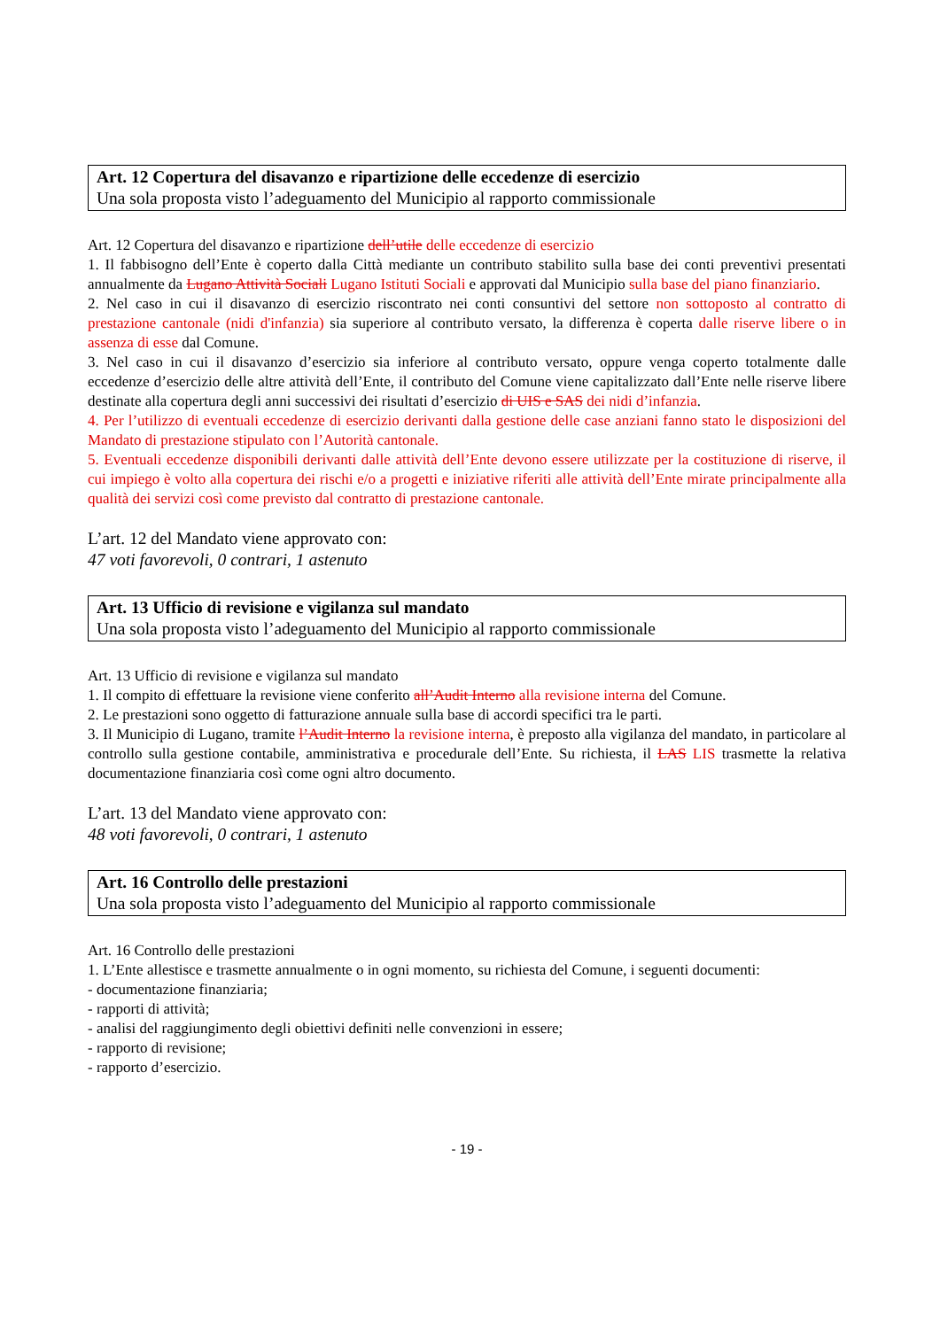Art. 12 Copertura del disavanzo e ripartizione delle eccedenze di esercizio
Una sola proposta visto l’adeguamento del Municipio al rapporto commissionale
Art. 12 Copertura del disavanzo e ripartizione dell’utile delle eccedenze di esercizio
1. Il fabbisogno dell’Ente è coperto dalla Città mediante un contributo stabilito sulla base dei conti preventivi presentati annualmente da Lugano Attività Sociali Lugano Istituti Sociali e approvati dal Municipio sulla base del piano finanziario.
2. Nel caso in cui il disavanzo di esercizio riscontrato nei conti consuntivi del settore non sottoposto al contratto di prestazione cantonale (nidi d'infanzia) sia superiore al contributo versato, la differenza è coperta dalle riserve libere o in assenza di esse dal Comune.
3. Nel caso in cui il disavanzo d’esercizio sia inferiore al contributo versato, oppure venga coperto totalmente dalle eccedenze d’esercizio delle altre attività dell’Ente, il contributo del Comune viene capitalizzato dall’Ente nelle riserve libere destinate alla copertura degli anni successivi dei risultati d’esercizio di UIS e SAS dei nidi d’infanzia.
4. Per l’utilizzo di eventuali eccedenze di esercizio derivanti dalla gestione delle case anziani fanno stato le disposizioni del Mandato di prestazione stipulato con l’Autorità cantonale.
5. Eventuali eccedenze disponibili derivanti dalle attività dell’Ente devono essere utilizzate per la costituzione di riserve, il cui impiego è volto alla copertura dei rischi e/o a progetti e iniziative riferiti alle attività dell’Ente mirate principalmente alla qualità dei servizi così come previsto dal contratto di prestazione cantonale.
L’art. 12 del Mandato viene approvato con:
47 voti favorevoli, 0 contrari, 1 astenuto
Art. 13 Ufficio di revisione e vigilanza sul mandato
Una sola proposta visto l’adeguamento del Municipio al rapporto commissionale
Art. 13 Ufficio di revisione e vigilanza sul mandato
1. Il compito di effettuare la revisione viene conferito all’Audit Interno alla revisione interna del Comune.
2. Le prestazioni sono oggetto di fatturazione annuale sulla base di accordi specifici tra le parti.
3. Il Municipio di Lugano, tramite l’Audit Interno la revisione interna, è preposto alla vigilanza del mandato, in particolare al controllo sulla gestione contabile, amministrativa e procedurale dell’Ente. Su richiesta, il LAS LIS trasmette la relativa documentazione finanziaria così come ogni altro documento.
L’art. 13 del Mandato viene approvato con:
48 voti favorevoli, 0 contrari, 1 astenuto
Art. 16 Controllo delle prestazioni
Una sola proposta visto l’adeguamento del Municipio al rapporto commissionale
Art. 16 Controllo delle prestazioni
1. L’Ente allestisce e trasmette annualmente o in ogni momento, su richiesta del Comune, i seguenti documenti:
- documentazione finanziaria;
- rapporti di attività;
- analisi del raggiungimento degli obiettivi definiti nelle convenzioni in essere;
- rapporto di revisione;
- rapporto d’esercizio.
- 19 -